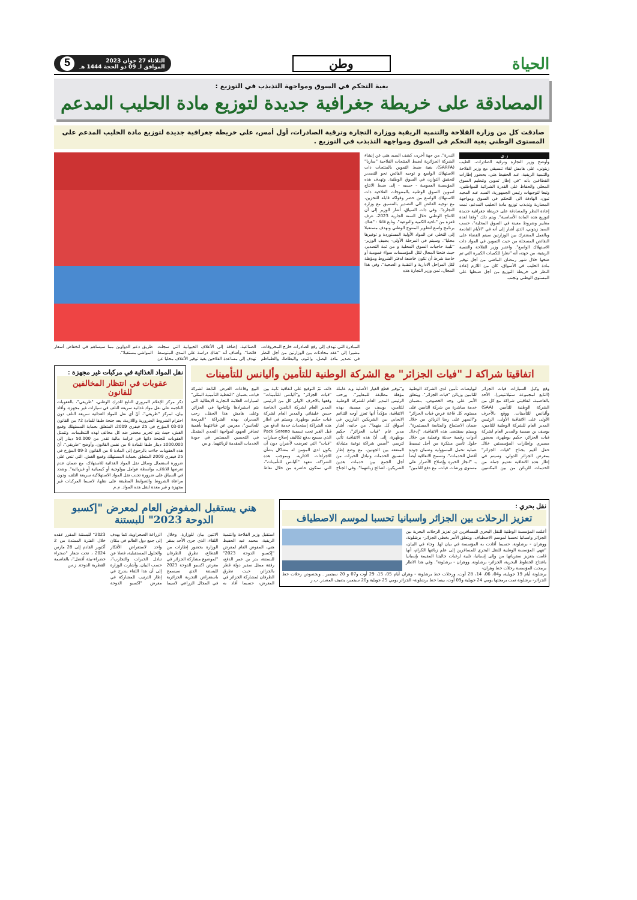الحياة
وطن
الثلاثاء 27 جوان 2023
الموافق لـ 09 ذو الحجة 1444 هـ
5
بغية التحكم في السوق ومواجهة التذبذب في التوزيع :
المصادقة على خريطة جغرافية جديدة لتوزيع مادة الحليب المدعم
صادقت كل من وزارة الفلاحة والتنمية الريفية ووزارة التجارة وترقية الصادرات، أول أمس، على خريطة جغرافية جديدة لتوزيع مادة الحليب المدعم على المستوى الوطني بغية التحكم في السوق ومواجهة التذبذب في التوزيع .
ز.ي
وأوضح وزير التجارة وترقية الصادرات، الطيب زيتوني، على هامش لقاء تنسيقي مع وزير الفلاحة والتنمية الريفية، عبد الحفيظ هني، بحضور إطارات القطاعين بأنه "في إطار تموين وتنظيم السوق المحلي والحفاظ على القدرة الشرائية للمواطنين، وتبعا لتوجيهات رئيس الجمهورية، السيد عبد المجيد تبون، الهادفة الى التحكم في السوق ومواجهة المضاربة وتذبذب توزيع مادة الحليب المدعم، تمت إعادة النظر والمصادقة على خريطة جغرافية جديدة لتوزيع هذه المادة الأساسية". ويتم ذلك "وفقا لعدة معايير وشروط معينة في السوق المحلية"، حسب السيد زيتوني، الذي أشار إلى أنه في "الأيام القادمة وبالعمل المشترك بين الوزارتين سيتم القضاء على النقائص المسجلة من حيث التموين في المواد ذات الاستهلاك الواسع". واعتبر وزير الفلاحة والتنمية الريفية، من جهته، أنه "نظرا للكميات الكبيرة التي تم ضخها خلال شهر رمضان الماضي من أجل توفير مادة الحليب في الأسواق، كان من اللازم إعادة النظر في خريطة التوزيع من أجل ضبطها على المستوى الوطني وتجنب
الندرة". من جهة أخرى، كشف السيد هني عن إنشاء الشركة الجزائرية لضبط المنتجات الفلاحية "ساربا" (SARPA)، بغية ضبط التموين بالمنتجات ذات الاستهلاك الواسع و توجيه الفائض نحو التصدير لتحقيق التوازن في السوق الوطنية. وتهدف هذه المؤسسة العمومية - حسبه - إلى ضبط الانتاج لتموين السوق الوطنية بالمنتوجات الفلاحية ذات الاستهلاك الواسع من خضر وفواكه قابلة للتخزين، مع توجيه الفائض الى التصدير بالتنسيق مع وزارة التجارة". وفي ذات السياق، أشار الوزير إلى أن الانتاج الوطني خلال السنة الجارية 2023، عرف قفزة من "ناحية الكمية والنوعية"، وتابع قائلا : "هناك برنامج واسع لتطوير المنتوج الوطني ونهدف مستقبلا إلى التخلي عن المواد الأولية المستوردة و توفيرها محليا". وسيتم في المرحلة الأولى- يضيف الوزير- "تلبية حاجيات السوق المحلية و من ثمة التصدير، حيث فتحنا المجال لكل المؤسسات سواء عمومية أو خاصة شرط أن تكون خاضعة لدفتر الشروط ومؤهلة لكل المراحل الادارية و التقنية و الصحية". وفي هذا المجال، ثمن وزير التجارة هذه
المبادرة التي تهدف إلى رفع الصادرات خارج المحروقات، مشيرا إلى "عقد محادثات بين الوزارتين من أجل النظر في تصدير مادة البصل، والثوم، والبطاطا، والطماطم الصناعية، إضافة إلى الأعلاف الحيوانية التي سجلت فائضا". وأضاف أنه "هناك دراسة على المدى المتوسط تهدف إلى مساعدة الفلاحين بغية توفير الأعلاف محليا عن طريق دعم الدواوين مما سيساهم في انخفاض أسعار المواشي مستقبلا".
اتفاقيتا شراكة لـ "فيات الجزائر" مع الشركة الوطنية للتأمين وأليانس للتأمينات
وقع وكيل السيارات فيات الجزائر (التابع لمجموعة ستيلانتيس)، الأحد بالعاصمة، اتفاقيتي شراكة مع كل من الشركة الوطنية للتأمين (SAA) وأليانس للتأمينات. ووقع بالأحرف الأولى على الاتفاقية الأولى، الرئيس المدير العام للشركة الوطنية للتامين، يوسف بن ميسية والمدير العام لشركة فيات الجزائر، حكيم بوطهرة، بحضور مسيري وإطارات المؤسستين خلال حفل أقيم بجناح "فيات الجزائر" بمعرض الجزائر الدولي. وسيتم في إطار هذه الاتفاقية تقديم جملة من الخدمات للزبائن من بين المكتتبين لبوليصات تأمين لدى الشركة الوطنية للتامين وزبائن "فيات الجزائر". ويتعلق الأمر على وجه الخصوص، بـضمان خدمة مباشرة من شركة التامين على مستوى كل قاعة عرض فيات الجزائر" و"السهر على رضا الزبائن من خلال ضمان الاستماع والمتابعة المستمرة". وسيتم بمقتضى هذه الاتفاقية، "إدخال أدوات رقمية حديثة وعملية من خلال حلول تأمين مبتكرة من أجل تبسيط عملية تحمل المسؤولية وضمان جودة أفضل للخدمات". وتسمح الاتفاقية أيضاً بـ "انجاز الخبرة وإصلاح الأضرار على مستوى ورشات فيات، مع دفع للتامين" و"توفير قطع الغيار الأصلية ويد عاملة مؤهلة مطابقة للمعايير". ورحب الرئيس المدير العام للشركة الوطنية للتامين، يوسف بن ميسية، بهذه الاتفاقية، مؤكداً أنها تعزز أوجه التناغم الايجابي بين الشريكين البارزين في أسواق كل منهما". من جانبه، أشار مدير عام "فيات الجزائر"، حكيم بوطهرة، إلى أنّ هذه الاتفاقية تأتي لترسي "أسس شراكة نوعية متبادلة المنفعة بين الجهتين، مع وضع إطار لتنسيق الخدمات وتبادل الخبرات من أجل الجمع بين خدمات هذين الشريكين، لصالح زبائنهما". وفي الجناح ذاته، تمّ التوقيع على اتفاقية ثانية بين "فيات الجزائر" و"أليانس للتأمينات" وقعها بالاحرف الاولى كل من الرئيس المدير العام لشركة التامين الخاصة حسن خليفاتي والمدير العام لشركة فيات حكيم بوطهرة. وسيتم في اطار هذه الشراكة إستحداث خدمة الدفع من قبل الغير تحت تسمية Pack Sereno الذي يسمح بدفع تكاليف إصلاح سيارات "فيات" التي تعرضت لأضرار، دون أن يكون لدى المؤمن له مشاكل بشأن الاجراءات الادارية. وبموجب هذه الشراكة، تتعهد "أليانس للتأمينات"، التي ستكون حاضرة من خلال نقاط البيع وقاعات العرض التابعة لشركة فيات، بضمان "التغطية التأمينية المثلى" لسيارات العلامة التجارية الايطالية التي يتم استيرادها وإنتاجها في الجزائر. وعلى هامش هذا الحفل، رحب المديران بهذه الشراكة "المربحة للجانبين"، معربين عن قناعتهما بأهمية تضافر الجهود لمواجهة التحدي المتمثل في التحسين المستمر في جودة الخدمات المقدمة لزبائنهما. و.س
نقل المواد الغذائية في مركبات غير مجهزة :
عقوبات في انتظار المخالفين للقانون
ذكر مركز الإعلام المروري التابع للدرك الوطني، "طريقي"، بالعقوبات الناجمة على نقل مواد غذائية سريعة التلف في سيارات غير مجهزة. وأفاد بيان، لمركز "طريقي"، أنّ أي نقل للمواد الغذائية سريعة التلف دون احترام الشروط الضرورية واللازمة، يعد جنحة طبقا للمادة 72 من القانون 09-03 المؤرخ في 25 فيفري 2009، المتعلق بحماية المستهلك وقمع الغش، حيث يتم تحرير محضر ضد كل مخالف لهذه التنظيمات. وتتمثل العقوبات للجنحة ذاتها في غرامة مالية تقدر من 50.000 دينار إلى 1000.000 دينار طبقا للمادة 6 من نفس القانون. وأوضح "طريقي"، أنّ هذه العقوبات جاءت بالرجوع إلى المادة 6 من القانون 3-09 المؤرخ في 25 فيفري 2009 المتعلق بحماية المستهلك وقمع الغش. التي تنص على ضرورة استعمال وسائل نقل المواد الغذائية للاستهلاك، مع ضمان عدم تعرضها للاتلاف، بواسطة عوامل بيولوجية أو كيميائية أو فيزيائية". وشدد في السياق على ضرورة تجنب نقل المواد الاستهلاكية سريعة التلف، ودون مراعاة الشروط والضوابط المطبقة على نقلها، لاسيما المركبات غير مجهزة و غير معدة لنقل هذه المواد. م.م
نقل بحري :
تعزيز الرحلات بين الجزائر واسبانيا تحسبا لموسم الاصطياف
أعلنت المؤسسة الوطنية للنقل البحري للمسافرين عن تعزيز الرحلات البحرية بين الجزائر واسبانيا تحسبا لموسم الاصطياف. ويتعلق الأمر بخطي الجزائر- برشلونة، ووهران - برشلونة، حسبما أفادت به المؤسسة في بيان لها. وجاء في البيان، "تنهي المؤسسة الوطنية للنقل البحري للمسافرين إلى علم زبائنها الكرام، أنها قامت بتعزيز سفرياتها من وإلى إسبانيا، تلبية لرغبات جاليتنا المقيمة بإسبانيا بافتتاح الخطوط البحرية، الجزائر- برشلونة، ووهران - برشلونة". وفي هذا الاطار برمجت المؤسسة رحلات خط وهران-
برشلونة أيام 19 جويلية، و04، 06، 14، 28 أوت، ورحلات خط برشلونة - وهران أيام 05، 15، 29 أوت و07 و 20 سبتمبر . وبخصوص رحلات خط الجزائر- برشلونة تمت برمجتها يومي 24 جويلية و09 أوت، بينما خط برشلونة- الجزائر يومي 25 جويلية و20 سبتمبر، يضيف المصدر. ب.ر
هني يستقبل المفوض العام لمعرض "إكسبو الدوحة 2023" للبستنة
استقبل وزير الفلاحة والتنمية الريفية، محمد عبد الحفيظ هني، المفوض العام لمعرض "إكسبو الدوحة 2023" للبستنة، بدر بن عمر الدفع، رفقة ممثل سفير دولة قطر بالجزائر، حيث تطرق الطرفان لمشاركة الجزائر في المعرض، حسبما أفاد به الاثنين بيان للوزارة. وخلال اللقاء، الذي جرى الأحد بمقر الوزارة بحضور إطارات من القطاع، تطرق الطرفان "لموضوع مشاركة الجزائر في معرض اكسبو الدوحة 2023 للبستنة الذي سيسمح باستعراض التجربة الجزائرية في المجال الزراعي لاسيما الزراعة الصحراوية، كما يهدف إلى جمع دول العالم في مكان واحد لاستعراض الأفكار والحلول المستقبلية، فضلا عن تبادل الخبرات والتجارب"، حسب البيان. وأشارت الوزارة إلى أن هذا اللقاء يندرج في إطار الترتيب للمشاركة في معرض "اكسبو الدوحة 2023" للبستنة المقرر عقده خلال الفترة الممتدة من 2 أكتوبر القادم إلى 28 مارس 2024 ، تحت شعار "صحراء خضراء-بيئة أفضل"، بالعاصمة القطرية الدوحة. ز.س